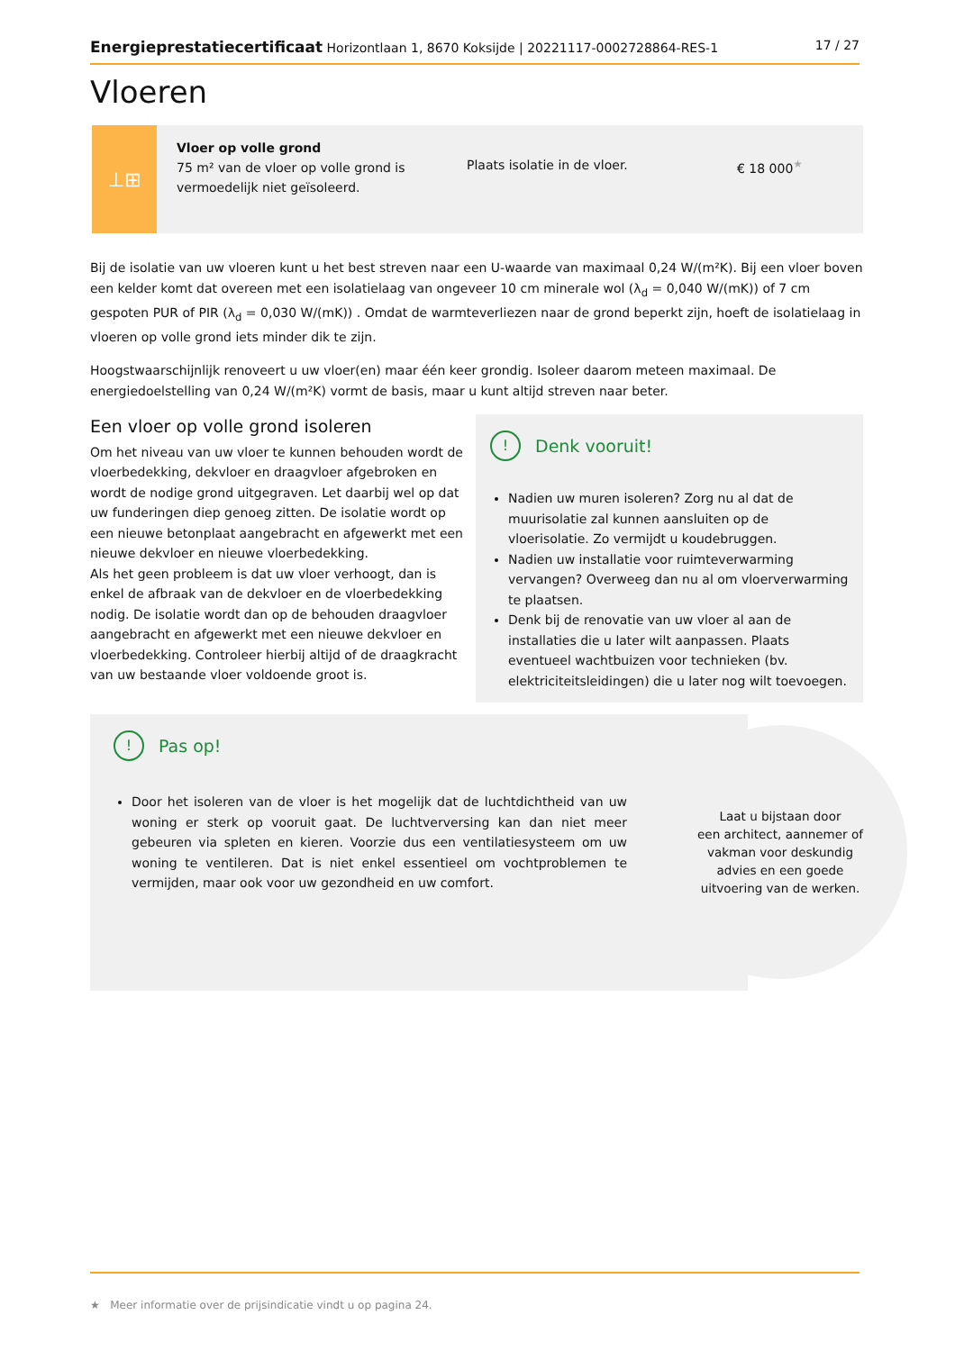Energieprestatiecertificaat Horizontlaan 1, 8670 Koksijde | 20221117-0002728864-RES-1
17 / 27
Vloeren
⊥⊞
Vloer op volle grond
75 m² van de vloer op volle grond is vermoedelijk niet geïsoleerd.
Plaats isolatie in de vloer. € 18 000<sup>★</sup>
Bij de isolatie van uw vloeren kunt u het best streven naar een U-waarde van maximaal 0,24 W/(m²K). Bij een vloer boven een kelder komt dat overeen met een isolatielaag van ongeveer 10 cm minerale wol (λ<sub>d</sub> = 0,040 W/(mK)) of 7 cm gespoten PUR of PIR (λ<sub>d</sub> = 0,030 W/(mK)) . Omdat de warmteverliezen naar de grond beperkt zijn, hoeft de isolatielaag in vloeren op volle grond iets minder dik te zijn.
Hoogstwaarschijnlijk renoveert u uw vloer(en) maar één keer grondig. Isoleer daarom meteen maximaal. De energiedoelstelling van 0,24 W/(m²K) vormt de basis, maar u kunt altijd streven naar beter.
Een vloer op volle grond isoleren
Om het niveau van uw vloer te kunnen behouden wordt de vloerbedekking, dekvloer en draagvloer afgebroken en wordt de nodige grond uitgegraven. Let daarbij wel op dat uw funderingen diep genoeg zitten. De isolatie wordt op een nieuwe betonplaat aangebracht en afgewerkt met een nieuwe dekvloer en nieuwe vloerbedekking.
Als het geen probleem is dat uw vloer verhoogt, dan is enkel de afbraak van de dekvloer en de vloerbedekking nodig. De isolatie wordt dan op de behouden draagvloer aangebracht en afgewerkt met een nieuwe dekvloer en vloerbedekking. Controleer hierbij altijd of de draagkracht van uw bestaande vloer voldoende groot is.
! Denk vooruit!
Nadien uw muren isoleren? Zorg nu al dat de muurisolatie zal kunnen aansluiten op de vloerisolatie. Zo vermijdt u koudebruggen.
Nadien uw installatie voor ruimteverwarming vervangen? Overweeg dan nu al om vloerverwarming te plaatsen.
Denk bij de renovatie van uw vloer al aan de installaties die u later wilt aanpassen. Plaats eventueel wachtbuizen voor technieken (bv. elektriciteitsleidingen) die u later nog wilt toevoegen.
! Pas op!
Door het isoleren van de vloer is het mogelijk dat de luchtdichtheid van uw woning er sterk op vooruit gaat. De luchtverversing kan dan niet meer gebeuren via spleten en kieren. Voorzie dus een ventilatiesysteem om uw woning te ventileren. Dat is niet enkel essentieel om vochtproblemen te vermijden, maar ook voor uw gezondheid en uw comfort.
Laat u bijstaan door
een architect, aannemer of
vakman voor deskundig
advies en een goede
uitvoering van de werken.
★ Meer informatie over de prijsindicatie vindt u op pagina 24.